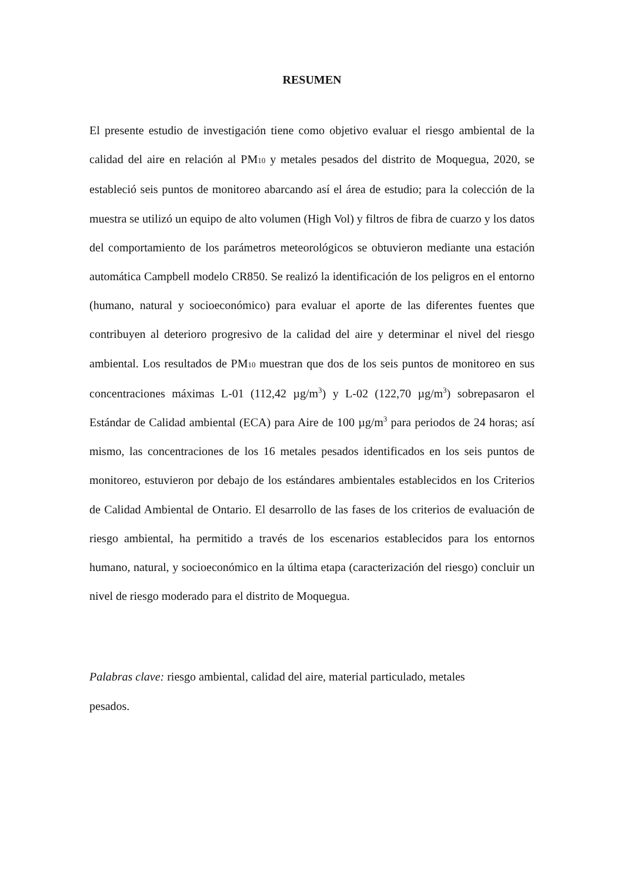RESUMEN
El presente estudio de investigación tiene como objetivo evaluar el riesgo ambiental de la calidad del aire en relación al PM<sub>10</sub> y metales pesados del distrito de Moquegua, 2020, se estableció seis puntos de monitoreo abarcando así el área de estudio; para la colección de la muestra se utilizó un equipo de alto volumen (High Vol) y filtros de fibra de cuarzo y los datos del comportamiento de los parámetros meteorológicos se obtuvieron mediante una estación automática Campbell modelo CR850. Se realizó la identificación de los peligros en el entorno (humano, natural y socioeconómico) para evaluar el aporte de las diferentes fuentes que contribuyen al deterioro progresivo de la calidad del aire y determinar el nivel del riesgo ambiental. Los resultados de PM<sub>10</sub> muestran que dos de los seis puntos de monitoreo en sus concentraciones máximas L-01 (112,42 µg/m<sup>3</sup>) y L-02 (122,70 µg/m<sup>3</sup>) sobrepasaron el Estándar de Calidad ambiental (ECA) para Aire de 100 µg/m<sup>3</sup> para periodos de 24 horas; así mismo, las concentraciones de los 16 metales pesados identificados en los seis puntos de monitoreo, estuvieron por debajo de los estándares ambientales establecidos en los Criterios de Calidad Ambiental de Ontario. El desarrollo de las fases de los criterios de evaluación de riesgo ambiental, ha permitido a través de los escenarios establecidos para los entornos humano, natural, y socioeconómico en la última etapa (caracterización del riesgo) concluir un nivel de riesgo moderado para el distrito de Moquegua.
Palabras clave: riesgo ambiental, calidad del aire, material particulado, metales
pesados.